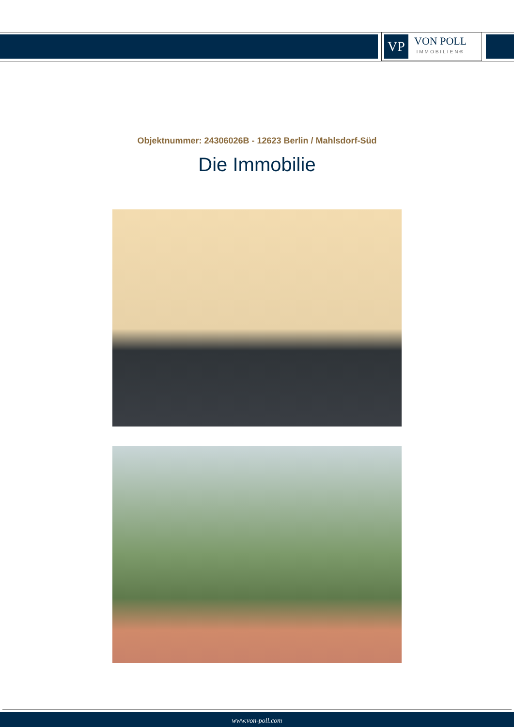VP
VON POLL
IMMOBILIEN®
Objektnummer: 24306026B - 12623 Berlin / Mahlsdorf-Süd
Die Immobilie
www.von-poll.com